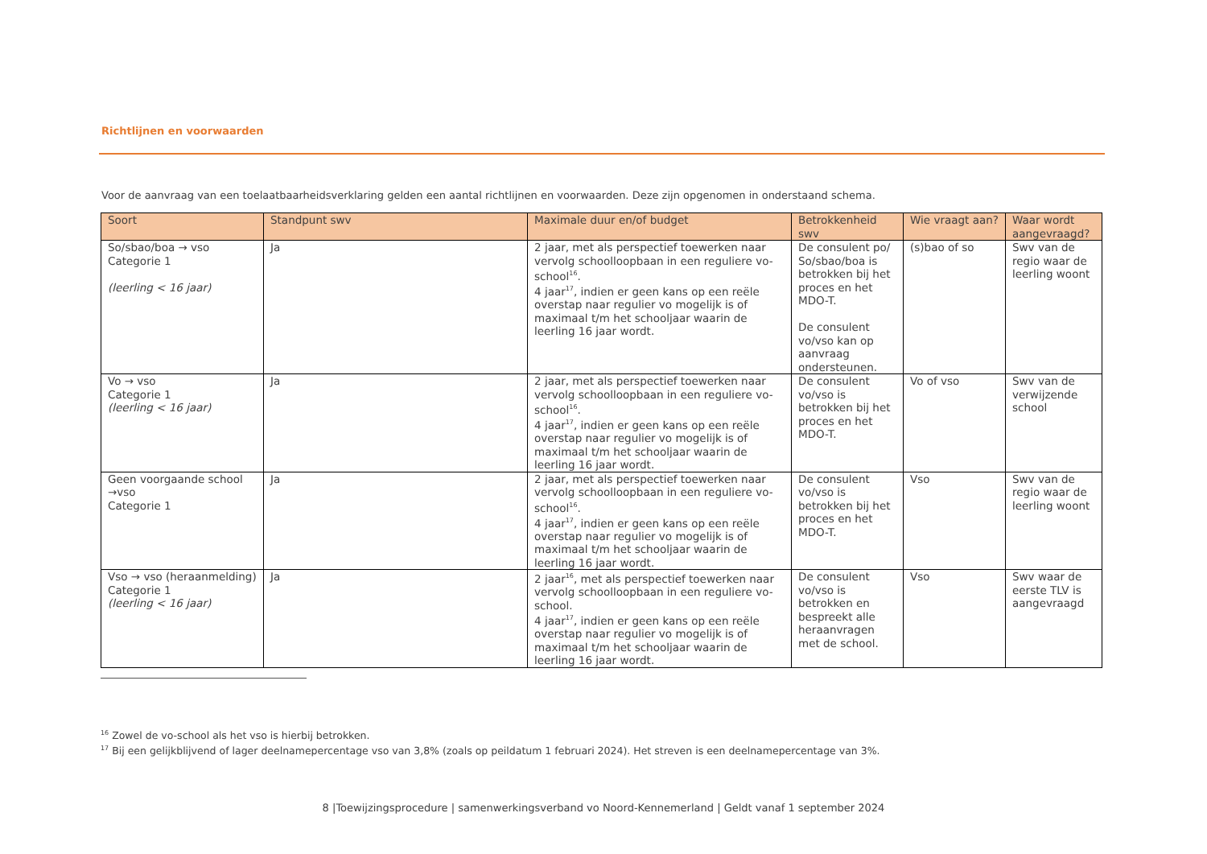Richtlijnen en voorwaarden
Voor de aanvraag van een toelaatbaarheidsverklaring gelden een aantal richtlijnen en voorwaarden. Deze zijn opgenomen in onderstaand schema.
| Soort | Standpunt swv | Maximale duur en/of budget | Betrokkenheid swv | Wie vraagt aan? | Waar wordt aangevraagd? |
| --- | --- | --- | --- | --- | --- |
| So/sbao/boa → vso Categorie 1 (leerling < 16 jaar) | Ja | 2 jaar, met als perspectief toewerken naar vervolg schoolloopbaan in een reguliere vo-school<sup>16</sup>. 4 jaar<sup>17</sup>, indien er geen kans op een reële overstap naar regulier vo mogelijk is of maximaal t/m het schooljaar waarin de leerling 16 jaar wordt. | De consulent po/ So/sbao/boa is betrokken bij het proces en het MDO-T. De consulent vo/vso kan op aanvraag ondersteunen. | (s)bao of so | Swv van de regio waar de leerling woont |
| Vo → vso Categorie 1 (leerling < 16 jaar) | Ja | 2 jaar, met als perspectief toewerken naar vervolg schoolloopbaan in een reguliere vo-school<sup>16</sup>. 4 jaar<sup>17</sup>, indien er geen kans op een reële overstap naar regulier vo mogelijk is of maximaal t/m het schooljaar waarin de leerling 16 jaar wordt. | De consulent vo/vso is betrokken bij het proces en het MDO-T. | Vo of vso | Swv van de verwijzende school |
| Geen voorgaande school →vso Categorie 1 | Ja | 2 jaar, met als perspectief toewerken naar vervolg schoolloopbaan in een reguliere vo-school<sup>16</sup>. 4 jaar<sup>17</sup>, indien er geen kans op een reële overstap naar regulier vo mogelijk is of maximaal t/m het schooljaar waarin de leerling 16 jaar wordt. | De consulent vo/vso is betrokken bij het proces en het MDO-T. | Vso | Swv van de regio waar de leerling woont |
| Vso → vso (heraanmelding) Categorie 1 (leerling < 16 jaar) | Ja | 2 jaar<sup>16</sup>, met als perspectief toewerken naar vervolg schoolloopbaan in een reguliere vo-school. 4 jaar<sup>17</sup>, indien er geen kans op een reële overstap naar regulier vo mogelijk is of maximaal t/m het schooljaar waarin de leerling 16 jaar wordt. | De consulent vo/vso is betrokken en bespreekt alle heraanvragen met de school. | Vso | Swv waar de eerste TLV is aangevraagd |
<sup>16</sup> Zowel de vo-school als het vso is hierbij betrokken.
<sup>17</sup> Bij een gelijkblijvend of lager deelnamepercentage vso van 3,8% (zoals op peildatum 1 februari 2024). Het streven is een deelnamepercentage van 3%.
8 |Toewijzingsprocedure | samenwerkingsverband vo Noord-Kennemerland | Geldt vanaf 1 september 2024